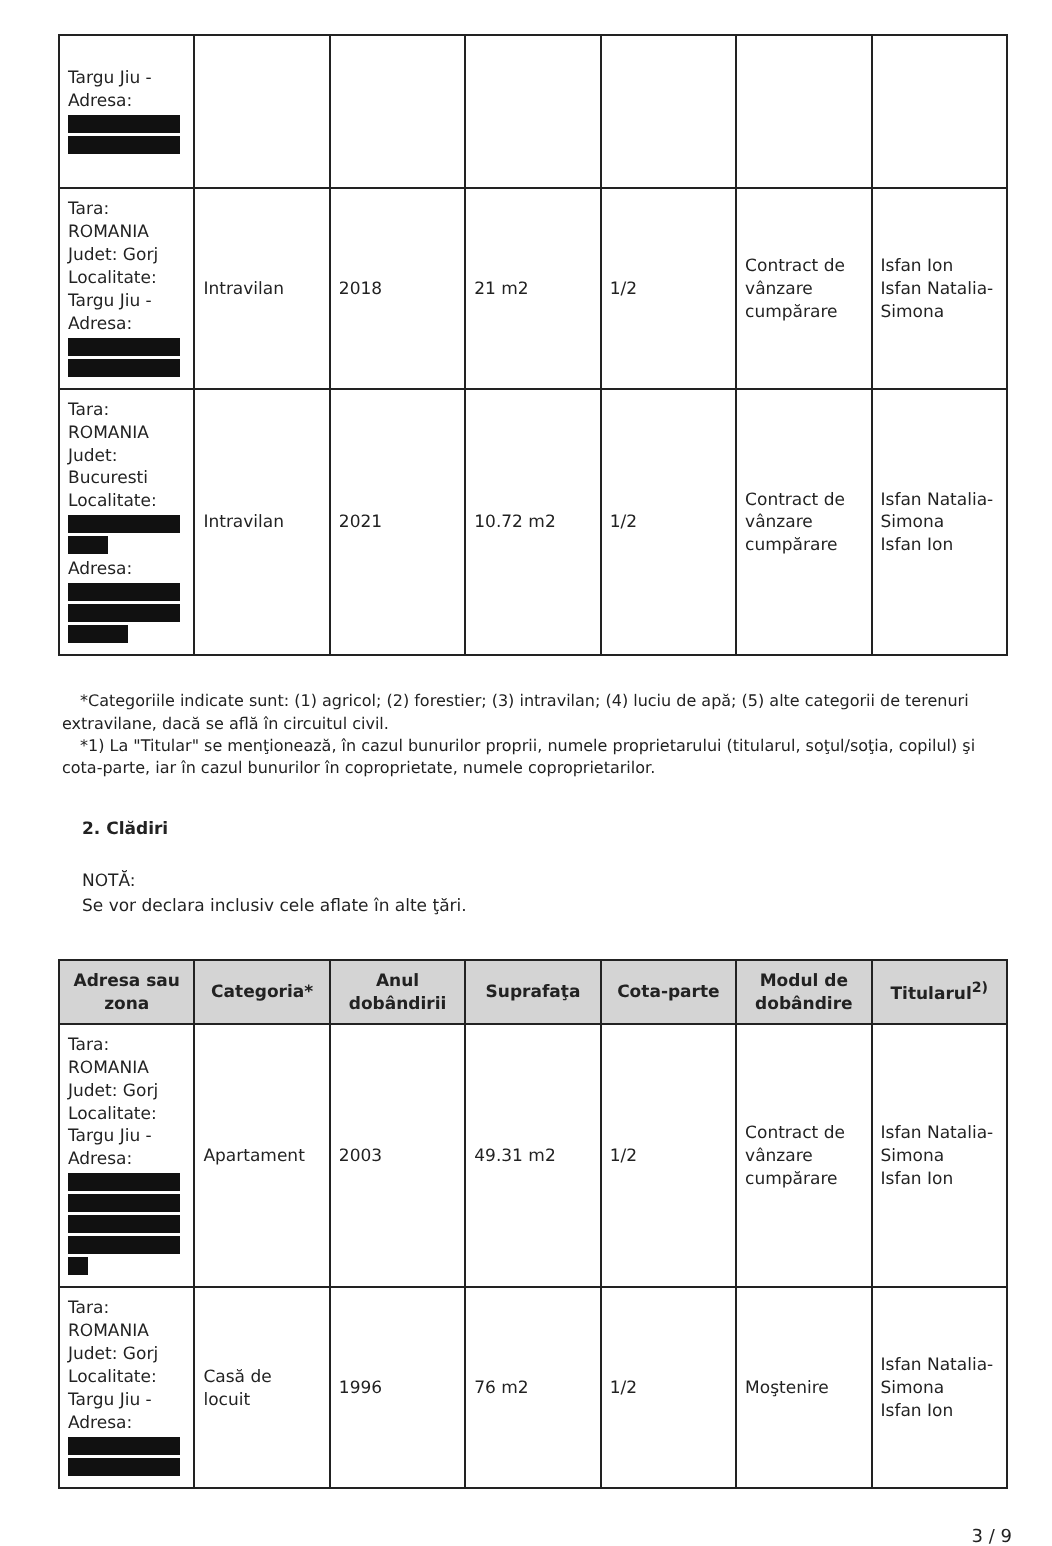| Targu Jiu - Adresa: | | | | | | |
| Tara: ROMANIA Judet: Gorj Localitate: Targu Jiu - Adresa: | Intravilan | 2018 | 21 m2 | 1/2 | Contract de vânzare cumpărare | Isfan Ion Isfan Natalia-Simona |
| Tara: ROMANIA Judet: Bucuresti Localitate: Adresa: | Intravilan | 2021 | 10.72 m2 | 1/2 | Contract de vânzare cumpărare | Isfan Natalia-Simona Isfan Ion |
*Categoriile indicate sunt: (1) agricol; (2) forestier; (3) intravilan; (4) luciu de apă; (5) alte categorii de terenuri extravilane, dacă se află în circuitul civil.
*1) La "Titular" se menţionează, în cazul bunurilor proprii, numele proprietarului (titularul, soţul/soţia, copilul) şi cota-parte, iar în cazul bunurilor în coproprietate, numele coproprietarilor.
2. Clădiri
NOTĂ:
Se vor declara inclusiv cele aflate în alte ţări.
| Adresa sau zona | Categoria* | Anul dobândirii | Suprafaţa | Cota-parte | Modul de dobândire | Titularul<sup>2)</sup> |
| --- | --- | --- | --- | --- | --- | --- |
| Tara: ROMANIA Judet: Gorj Localitate: Targu Jiu - Adresa: | Apartament | 2003 | 49.31 m2 | 1/2 | Contract de vânzare cumpărare | Isfan Natalia-Simona Isfan Ion |
| Tara: ROMANIA Judet: Gorj Localitate: Targu Jiu - Adresa: | Casă de locuit | 1996 | 76 m2 | 1/2 | Moştenire | Isfan Natalia-Simona Isfan Ion |
3 / 9